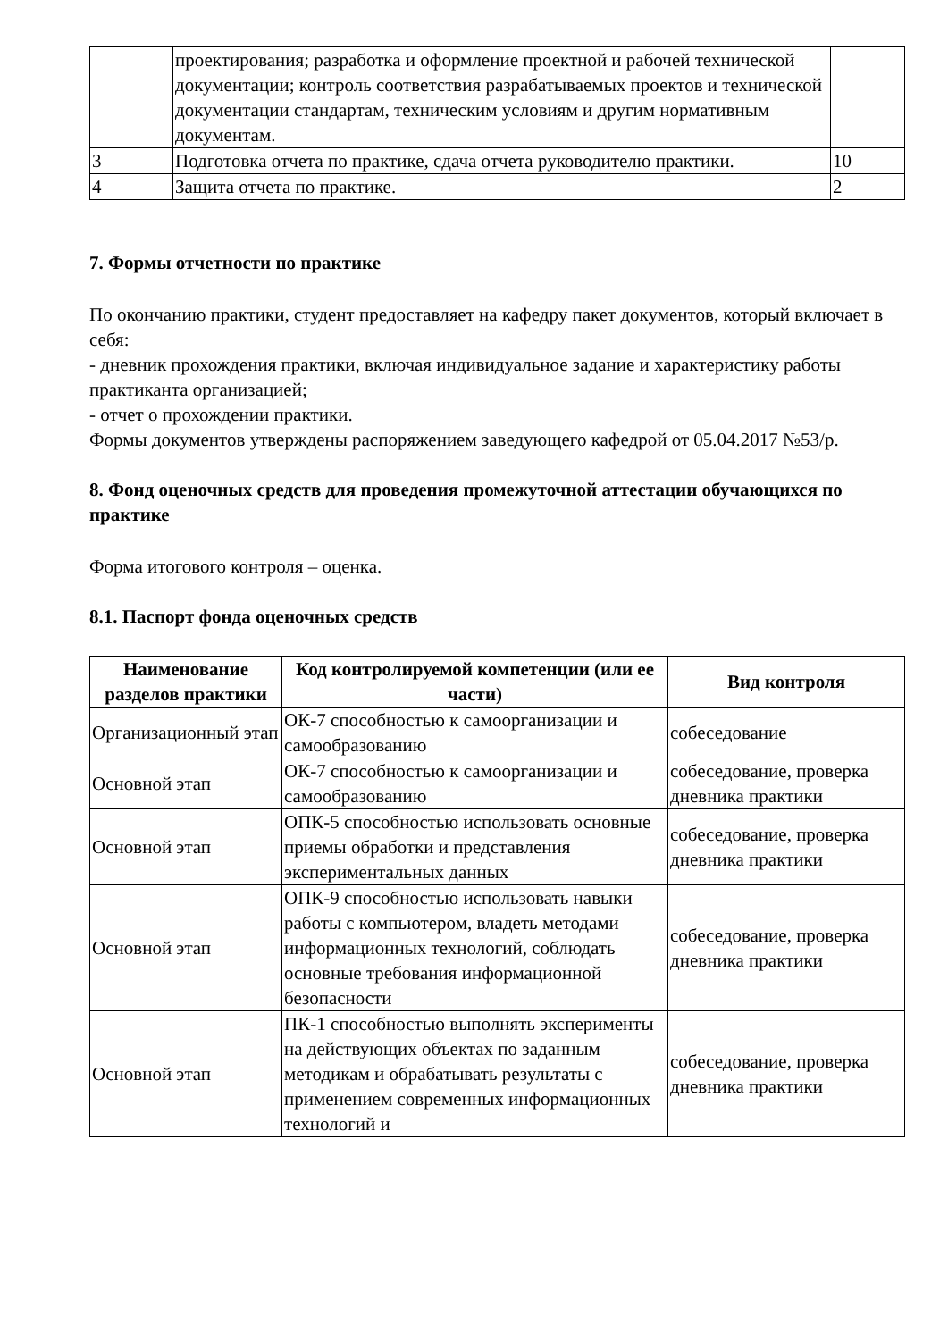| | проектирования; разработка и оформление проектной и рабочей технической документации; контроль соответствия разрабатываемых проектов и технической документации стандартам, техническим условиям и другим нормативным документам. | |
| 3 | Подготовка отчета по практике, сдача отчета руководителю практики. | 10 |
| 4 | Защита отчета по практике. | 2 |
7. Формы отчетности по практике
По окончанию практики, студент предоставляет на кафедру пакет документов, который включает в себя:
- дневник прохождения практики, включая индивидуальное задание и характеристику работы практиканта организацией;
- отчет о прохождении практики.
Формы документов утверждены распоряжением заведующего кафедрой от 05.04.2017 №53/р.
8. Фонд оценочных средств для проведения промежуточной аттестации обучающихся по практике
Форма итогового контроля – оценка.
8.1. Паспорт фонда оценочных средств
| Наименование разделов практики | Код контролируемой компетенции (или ее части) | Вид контроля |
| --- | --- | --- |
| Организационный этап | ОК-7 способностью к самоорганизации и самообразованию | собеседование |
| Основной этап | ОК-7 способностью к самоорганизации и самообразованию | собеседование, проверка дневника практики |
| Основной этап | ОПК-5 способностью использовать основные приемы обработки и представления экспериментальных данных | собеседование, проверка дневника практики |
| Основной этап | ОПК-9 способностью использовать навыки работы с компьютером, владеть методами информационных технологий, соблюдать основные требования информационной безопасности | собеседование, проверка дневника практики |
| Основной этап | ПК-1 способностью выполнять эксперименты на действующих объектах по заданным методикам и обрабатывать результаты с применением современных информационных технологий и | собеседование, проверка дневника практики |